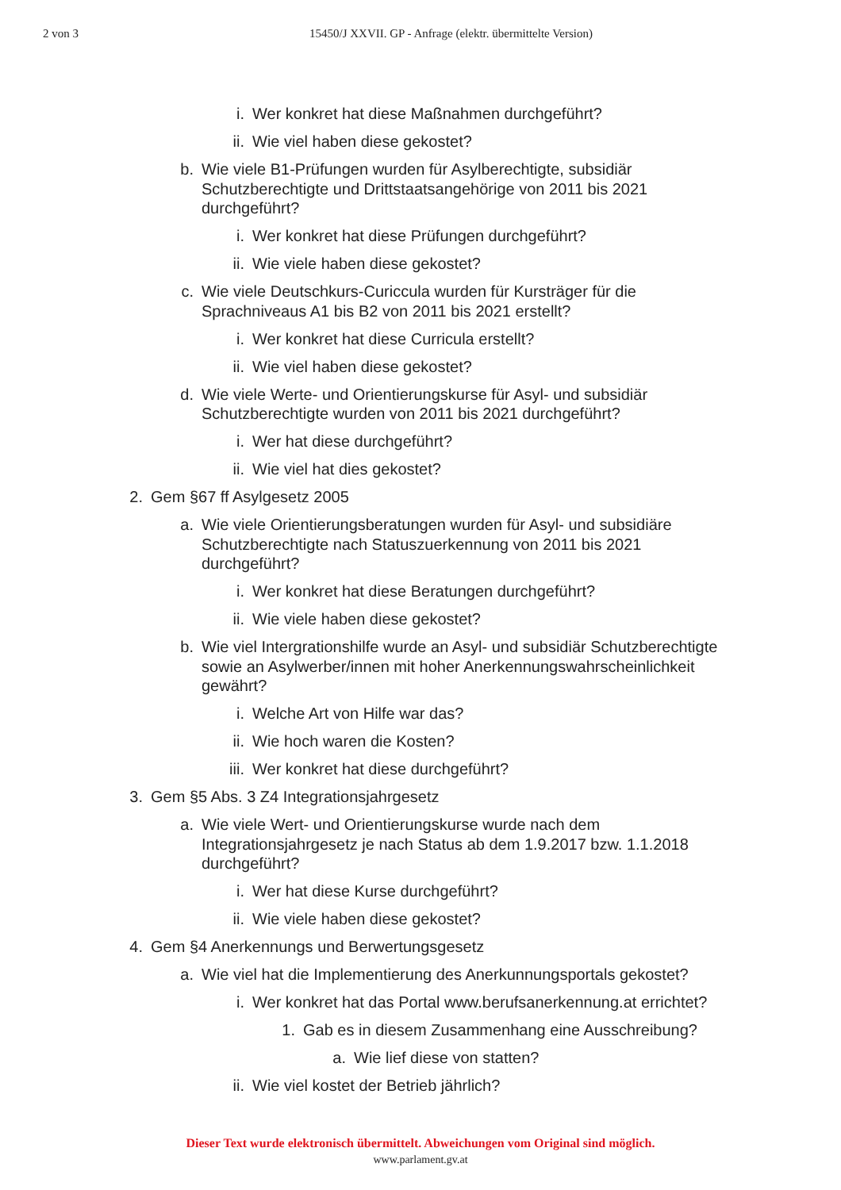2 von 3 15450/J XXVII. GP - Anfrage (elektr. übermittelte Version)
i. Wer konkret hat diese Maßnahmen durchgeführt?
ii. Wie viel haben diese gekostet?
b. Wie viele B1-Prüfungen wurden für Asylberechtigte, subsidiär Schutzberechtigte und Drittstaatsangehörige von 2011 bis 2021 durchgeführt?
i. Wer konkret hat diese Prüfungen durchgeführt?
ii. Wie viele haben diese gekostet?
c. Wie viele Deutschkurs-Curiccula wurden für Kursträger für die Sprachniveaus A1 bis B2 von 2011 bis 2021 erstellt?
i. Wer konkret hat diese Curricula erstellt?
ii. Wie viel haben diese gekostet?
d. Wie viele Werte- und Orientierungskurse für Asyl- und subsidiär Schutzberechtigte wurden von 2011 bis 2021 durchgeführt?
i. Wer hat diese durchgeführt?
ii. Wie viel hat dies gekostet?
2. Gem §67 ff Asylgesetz 2005
a. Wie viele Orientierungsberatungen wurden für Asyl- und subsidiäre Schutzberechtigte nach Statuszuerkennung von 2011 bis 2021 durchgeführt?
i. Wer konkret hat diese Beratungen durchgeführt?
ii. Wie viele haben diese gekostet?
b. Wie viel Intergrationshilfe wurde an Asyl- und subsidiär Schutzberechtigte sowie an Asylwerber/innen mit hoher Anerkennungswahrscheinlichkeit gewährt?
i. Welche Art von Hilfe war das?
ii. Wie hoch waren die Kosten?
iii. Wer konkret hat diese durchgeführt?
3. Gem §5 Abs. 3 Z4 Integrationsjahrgesetz
a. Wie viele Wert- und Orientierungskurse wurde nach dem Integrationsjahrgesetz je nach Status ab dem 1.9.2017 bzw. 1.1.2018 durchgeführt?
i. Wer hat diese Kurse durchgeführt?
ii. Wie viele haben diese gekostet?
4. Gem §4 Anerkennungs und Berwertungsgesetz
a. Wie viel hat die Implementierung des Anerkunnungsportals gekostet?
i. Wer konkret hat das Portal www.berufsanerkennung.at errichtet?
1. Gab es in diesem Zusammenhang eine Ausschreibung?
a. Wie lief diese von statten?
ii. Wie viel kostet der Betrieb jährlich?
Dieser Text wurde elektronisch übermittelt. Abweichungen vom Original sind möglich.
www.parlament.gv.at